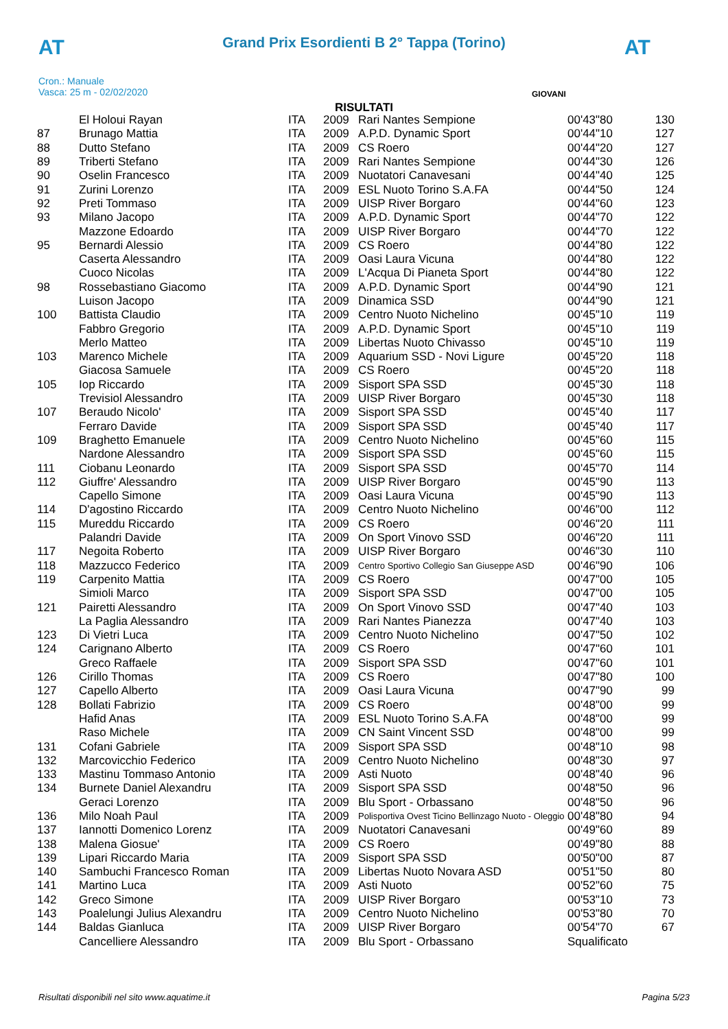AT AT
Grand Prix Esordienti B 2° Tappa (Torino)
Cron.: Manuale
Vasca: 25 m - 02/02/2020
GIOVANI
RISULTATI
| | El Holoui Rayan | ITA | 2009 | Rari Nantes Sempione | 00'43"80 | 130 |
| 87 | Brunago Mattia | ITA | 2009 | A.P.D. Dynamic Sport | 00'44"10 | 127 |
| 88 | Dutto Stefano | ITA | 2009 | CS Roero | 00'44"20 | 127 |
| 89 | Triberti Stefano | ITA | 2009 | Rari Nantes Sempione | 00'44"30 | 126 |
| 90 | Oselin Francesco | ITA | 2009 | Nuotatori Canavesani | 00'44"40 | 125 |
| 91 | Zurini Lorenzo | ITA | 2009 | ESL Nuoto Torino S.A.FA | 00'44"50 | 124 |
| 92 | Preti Tommaso | ITA | 2009 | UISP River Borgaro | 00'44"60 | 123 |
| 93 | Milano Jacopo | ITA | 2009 | A.P.D. Dynamic Sport | 00'44"70 | 122 |
| | Mazzone Edoardo | ITA | 2009 | UISP River Borgaro | 00'44"70 | 122 |
| 95 | Bernardi Alessio | ITA | 2009 | CS Roero | 00'44"80 | 122 |
| | Caserta Alessandro | ITA | 2009 | Oasi Laura Vicuna | 00'44"80 | 122 |
| | Cuoco Nicolas | ITA | 2009 | L'Acqua Di Pianeta Sport | 00'44"80 | 122 |
| 98 | Rossebastiano Giacomo | ITA | 2009 | A.P.D. Dynamic Sport | 00'44"90 | 121 |
| | Luison Jacopo | ITA | 2009 | Dinamica SSD | 00'44"90 | 121 |
| 100 | Battista Claudio | ITA | 2009 | Centro Nuoto Nichelino | 00'45"10 | 119 |
| | Fabbro Gregorio | ITA | 2009 | A.P.D. Dynamic Sport | 00'45"10 | 119 |
| | Merlo Matteo | ITA | 2009 | Libertas Nuoto Chivasso | 00'45"10 | 119 |
| 103 | Marenco Michele | ITA | 2009 | Aquarium SSD - Novi Ligure | 00'45"20 | 118 |
| | Giacosa Samuele | ITA | 2009 | CS Roero | 00'45"20 | 118 |
| 105 | Iop Riccardo | ITA | 2009 | Sisport SPA SSD | 00'45"30 | 118 |
| | Trevisiol Alessandro | ITA | 2009 | UISP River Borgaro | 00'45"30 | 118 |
| 107 | Beraudo Nicolo' | ITA | 2009 | Sisport SPA SSD | 00'45"40 | 117 |
| | Ferraro Davide | ITA | 2009 | Sisport SPA SSD | 00'45"40 | 117 |
| 109 | Braghetto Emanuele | ITA | 2009 | Centro Nuoto Nichelino | 00'45"60 | 115 |
| | Nardone Alessandro | ITA | 2009 | Sisport SPA SSD | 00'45"60 | 115 |
| 111 | Ciobanu Leonardo | ITA | 2009 | Sisport SPA SSD | 00'45"70 | 114 |
| 112 | Giuffre' Alessandro | ITA | 2009 | UISP River Borgaro | 00'45"90 | 113 |
| | Capello Simone | ITA | 2009 | Oasi Laura Vicuna | 00'45"90 | 113 |
| 114 | D'agostino Riccardo | ITA | 2009 | Centro Nuoto Nichelino | 00'46"00 | 112 |
| 115 | Mureddu Riccardo | ITA | 2009 | CS Roero | 00'46"20 | 111 |
| | Palandri Davide | ITA | 2009 | On Sport Vinovo SSD | 00'46"20 | 111 |
| 117 | Negoita Roberto | ITA | 2009 | UISP River Borgaro | 00'46"30 | 110 |
| 118 | Mazzucco Federico | ITA | 2009 | Centro Sportivo Collegio San Giuseppe ASD | 00'46"90 | 106 |
| 119 | Carpenito Mattia | ITA | 2009 | CS Roero | 00'47"00 | 105 |
| | Simioli Marco | ITA | 2009 | Sisport SPA SSD | 00'47"00 | 105 |
| 121 | Pairetti Alessandro | ITA | 2009 | On Sport Vinovo SSD | 00'47"40 | 103 |
| | La Paglia Alessandro | ITA | 2009 | Rari Nantes Pianezza | 00'47"40 | 103 |
| 123 | Di Vietri Luca | ITA | 2009 | Centro Nuoto Nichelino | 00'47"50 | 102 |
| 124 | Carignano Alberto | ITA | 2009 | CS Roero | 00'47"60 | 101 |
| | Greco Raffaele | ITA | 2009 | Sisport SPA SSD | 00'47"60 | 101 |
| 126 | Cirillo Thomas | ITA | 2009 | CS Roero | 00'47"80 | 100 |
| 127 | Capello Alberto | ITA | 2009 | Oasi Laura Vicuna | 00'47"90 | 99 |
| 128 | Bollati Fabrizio | ITA | 2009 | CS Roero | 00'48"00 | 99 |
| | Hafid Anas | ITA | 2009 | ESL Nuoto Torino S.A.FA | 00'48"00 | 99 |
| | Raso Michele | ITA | 2009 | CN Saint Vincent SSD | 00'48"00 | 99 |
| 131 | Cofani Gabriele | ITA | 2009 | Sisport SPA SSD | 00'48"10 | 98 |
| 132 | Marcovicchio Federico | ITA | 2009 | Centro Nuoto Nichelino | 00'48"30 | 97 |
| 133 | Mastinu Tommaso Antonio | ITA | 2009 | Asti Nuoto | 00'48"40 | 96 |
| 134 | Burnete Daniel Alexandru | ITA | 2009 | Sisport SPA SSD | 00'48"50 | 96 |
| | Geraci Lorenzo | ITA | 2009 | Blu Sport - Orbassano | 00'48"50 | 96 |
| 136 | Milo Noah Paul | ITA | 2009 | Polisportiva Ovest Ticino Bellinzago Nuoto - Oleggio | 00'48"80 | 94 |
| 137 | Iannotti Domenico Lorenz | ITA | 2009 | Nuotatori Canavesani | 00'49"60 | 89 |
| 138 | Malena Giosue' | ITA | 2009 | CS Roero | 00'49"80 | 88 |
| 139 | Lipari Riccardo Maria | ITA | 2009 | Sisport SPA SSD | 00'50"00 | 87 |
| 140 | Sambuchi Francesco Roman | ITA | 2009 | Libertas Nuoto Novara ASD | 00'51"50 | 80 |
| 141 | Martino Luca | ITA | 2009 | Asti Nuoto | 00'52"60 | 75 |
| 142 | Greco Simone | ITA | 2009 | UISP River Borgaro | 00'53"10 | 73 |
| 143 | Poalelungi Julius Alexandru | ITA | 2009 | Centro Nuoto Nichelino | 00'53"80 | 70 |
| 144 | Baldas Gianluca | ITA | 2009 | UISP River Borgaro | 00'54"70 | 67 |
| | Cancelliere Alessandro | ITA | 2009 | Blu Sport - Orbassano | Squalificato | |
Risultati disponibili nel sito www.aquatime.it Pagina 5/23